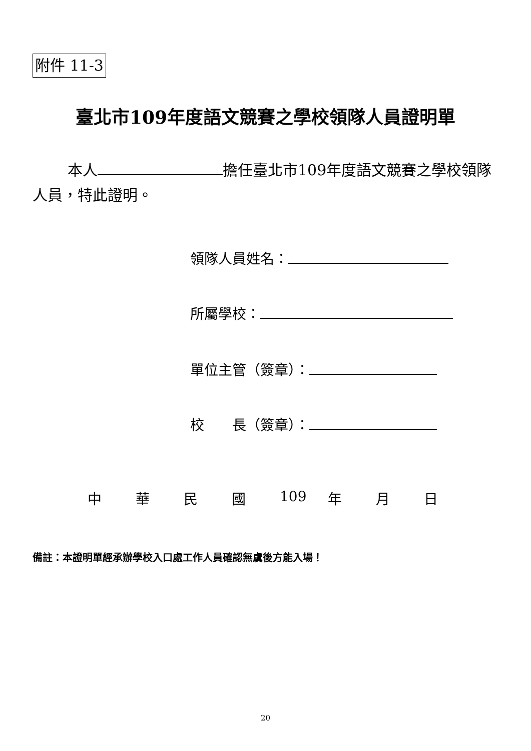附件 11-3
臺北市109年度語文競賽之學校領隊人員證明單
本人 擔任臺北市109年度語文競賽之學校領隊人員，特此證明。
領隊人員姓名：
所屬學校：
單位主管（簽章）：
校　　長（簽章）：
中 華 民 國 109 年 月 日
備註：本證明單經承辦學校入口處工作人員確認無虞後方能入場！
20